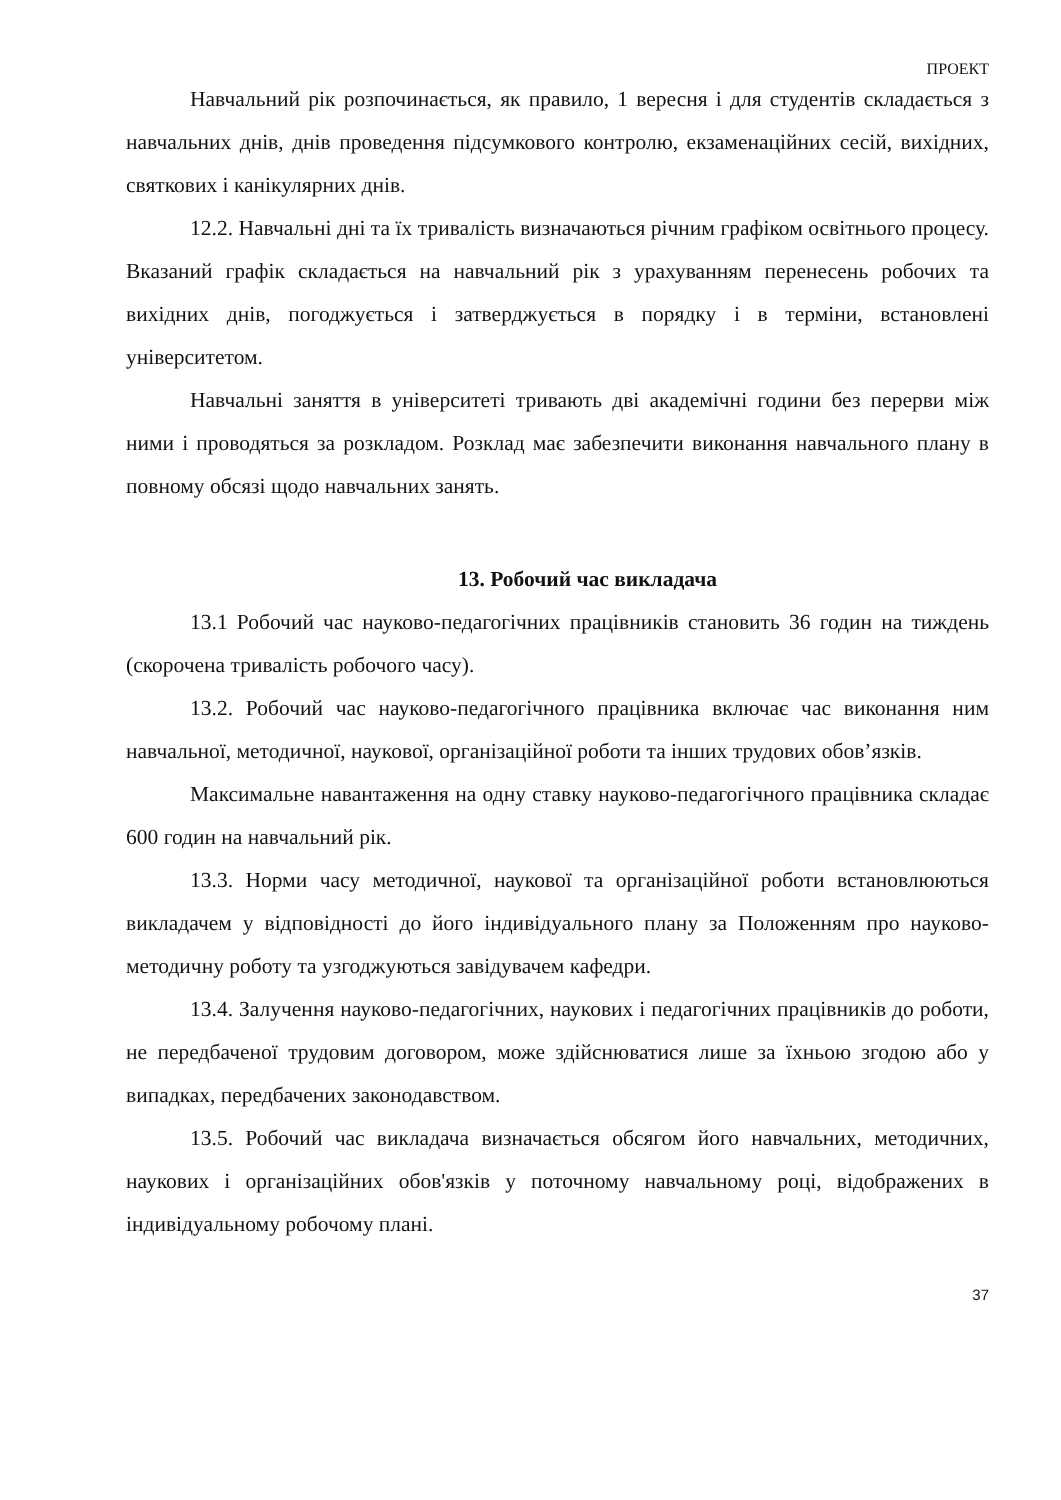ПРОЕКТ
Навчальний рік розпочинається, як правило, 1 вересня і для студентів складається з навчальних днів, днів проведення підсумкового контролю, екзаменаційних сесій, вихідних, святкових і канікулярних днів.
12.2. Навчальні дні та їх тривалість визначаються річним графіком освітнього процесу. Вказаний графік складається на навчальний рік з урахуванням перенесень робочих та вихідних днів, погоджується і затверджується в порядку і в терміни, встановлені університетом.
Навчальні заняття в університеті тривають дві академічні години без перерви між ними і проводяться за розкладом. Розклад має забезпечити виконання навчального плану в повному обсязі щодо навчальних занять.
13. Робочий час викладача
13.1 Робочий час науково-педагогічних працівників становить 36 годин на тиждень (скорочена тривалість робочого часу).
13.2. Робочий час науково-педагогічного працівника включає час виконання ним навчальної, методичної, наукової, організаційної роботи та інших трудових обов’язків.
Максимальне навантаження на одну ставку науково-педагогічного працівника складає 600 годин на навчальний рік.
13.3. Норми часу методичної, наукової та організаційної роботи встановлюються викладачем у відповідності до його індивідуального плану за Положенням про науково-методичну роботу та узгоджуються завідувачем кафедри.
13.4. Залучення науково-педагогічних, наукових і педагогічних працівників до роботи, не передбаченої трудовим договором, може здійснюватися лише за їхньою згодою або у випадках, передбачених законодавством.
13.5. Робочий час викладача визначається обсягом його навчальних, методичних, наукових і організаційних обов'язків у поточному навчальному році, відображених в індивідуальному робочому плані.
37